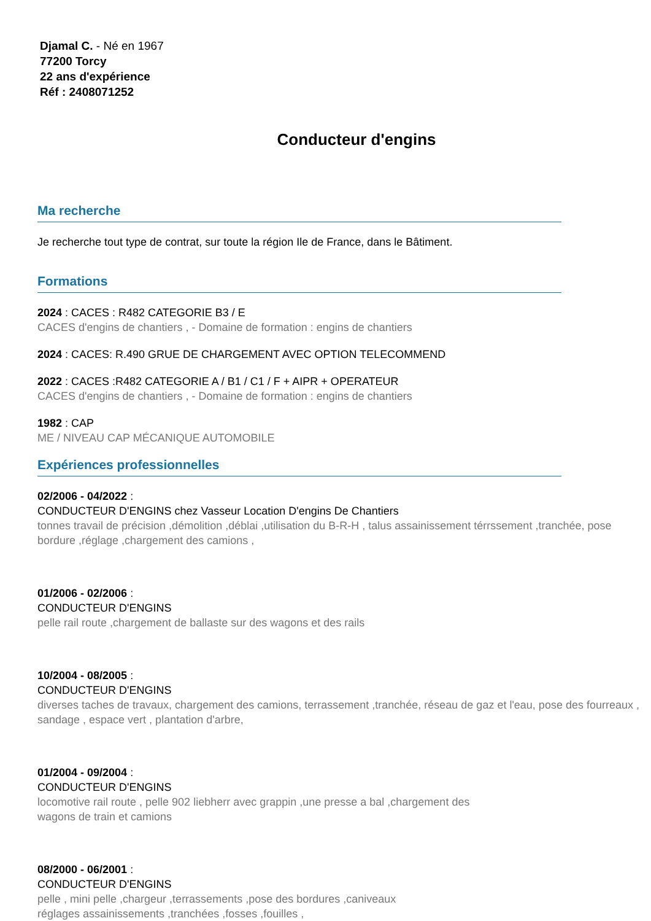Djamal C. - Né en 1967
77200 Torcy
22 ans d'expérience
Réf : 2408071252
Conducteur d'engins
Ma recherche
Je recherche tout type de contrat, sur toute la région Ile de France, dans le Bâtiment.
Formations
2024 : CACES : R482 CATEGORIE B3 / E
CACES d'engins de chantiers , - Domaine de formation : engins de chantiers
2024 : CACES: R.490 GRUE DE CHARGEMENT AVEC OPTION TELECOMMEND
2022 : CACES :R482 CATEGORIE A / B1 / C1 / F + AIPR + OPERATEUR
CACES d'engins de chantiers , - Domaine de formation : engins de chantiers
1982 : CAP
ME / NIVEAU CAP MÉCANIQUE AUTOMOBILE
Expériences professionnelles
02/2006 - 04/2022 :
CONDUCTEUR D'ENGINS chez Vasseur Location D'engins De Chantiers
tonnes travail de précision ,démolition ,déblai ,utilisation du B-R-H , talus assainissement térrssement ,tranchée, pose bordure ,réglage ,chargement des camions ,
01/2006 - 02/2006 :
CONDUCTEUR D'ENGINS
pelle rail route ,chargement de ballaste sur des wagons et des rails
10/2004 - 08/2005 :
CONDUCTEUR D'ENGINS
diverses taches de travaux, chargement des camions, terrassement ,tranchée, réseau de gaz et l'eau, pose des fourreaux , sandage , espace vert , plantation d'arbre,
01/2004 - 09/2004 :
CONDUCTEUR D'ENGINS
locomotive rail route , pelle 902 liebherr avec grappin ,une presse a bal ,chargement des
wagons de train et camions
08/2000 - 06/2001 :
CONDUCTEUR D'ENGINS
pelle , mini pelle ,chargeur ,terrassements ,pose des bordures ,caniveaux
réglages assainissements ,tranchées ,fosses ,fouilles ,